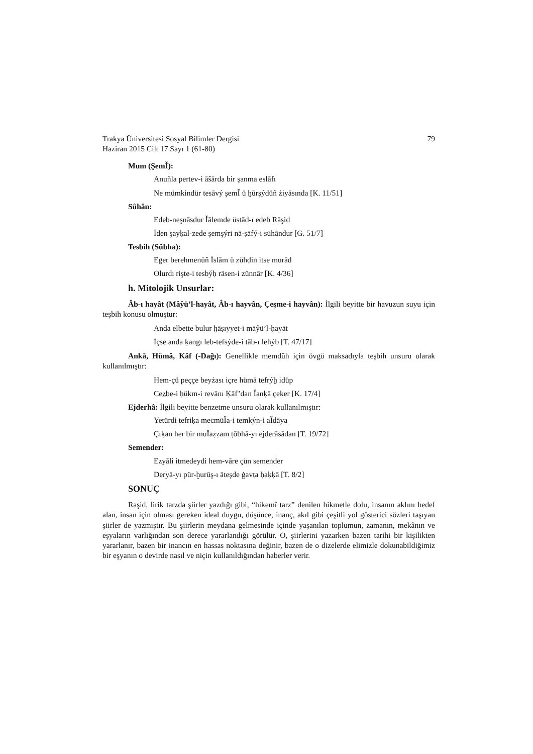Trakya Üniversitesi Sosyal Bilimler Dergisi
Haziran 2015 Cilt 17 Sayı 1 (61-80)
79
Mum (ŞemǏ):
Anuñla pertev-i āŝārda bir şanma eslāfı
Ne mümkindür tesāvý şemǏ ü ḫūrşýdüñ żiyāsında [K. 11/51]
Sûhân:
Edeb-neşnāsdur Ǐālemde üstād-ı edeb Rāşid
İden şayḳal-zede şemşýri nā-ṣāfý-i sūhāndur [G. 51/7]
Tesbih (Sübha):
Eger berehmenüñ İslām ü zühdin itse murād
Olurdı rişte-i tesbýḥ rāsen-i zünnār [K. 4/36]
h. Mitolojik Unsurlar:
Âb-ı hayât (Mâŷü’l-hayât, Âb-ı hayvân, Çeşme-i hayvân): İlgili beyitte bir havuzun suyu için teşbih konusu olmuştur:
Anda elbette bulur ḫāṣıyyet-i māŷü’l-ḥayāt
İçse anda ḳangı leb-tefsýde-i tāb-ı lehýb [T. 47/17]
Ankâ, Hümâ, Kâf (-Dağı): Genellikle memdûh için övgü maksadıyla teşbih unsuru olarak kullanılmıştır:
Hem-çü peççe beyżası içre hümā tefrýḫ idüp
Cez̲be-i ḥükm-i revānı Ḳāf’dan Ǐanḳā çeker [K. 17/4]
Ejderhâ: İlgili beyitte benzetme unsuru olarak kullanılmıştır:
Yetürdi tefriḳa mecmūǏa-i temkýn-i aǏdāya
Çıḳan her bir muǏaẓẓam ṭōbhā-yı ejderāsādan [T. 19/72]
Semender:
Ezyāli itmedeydi hem-vāre çün semender
Deryā-yı pür-ḫurūş-ı āteşde ġavṭa ḥaḳḳā [T. 8/2]
SONUÇ
Raşid, lirik tarzda şiirler yazdığı gibi, “hikemî tarz” denilen hikmetle dolu, insanın aklını hedef alan, insan için olması gereken ideal duygu, düşünce, inanç, akıl gibi çeşitli yol gösterici sözleri taşıyan şiirler de yazmıştır. Bu şiirlerin meydana gelmesinde içinde yaşanılan toplumun, zamanın, mekânın ve eşyaların varlığından son derece yararlandığı görülür. O, şiirlerini yazarken bazen tarihi bir kişilikten yararlanır, bazen bir inancın en hassas noktasına değinir, bazen de o dizelerde elimizle dokunabildiğimiz bir eşyanın o devirde nasıl ve niçin kullanıldığından haberler verir.